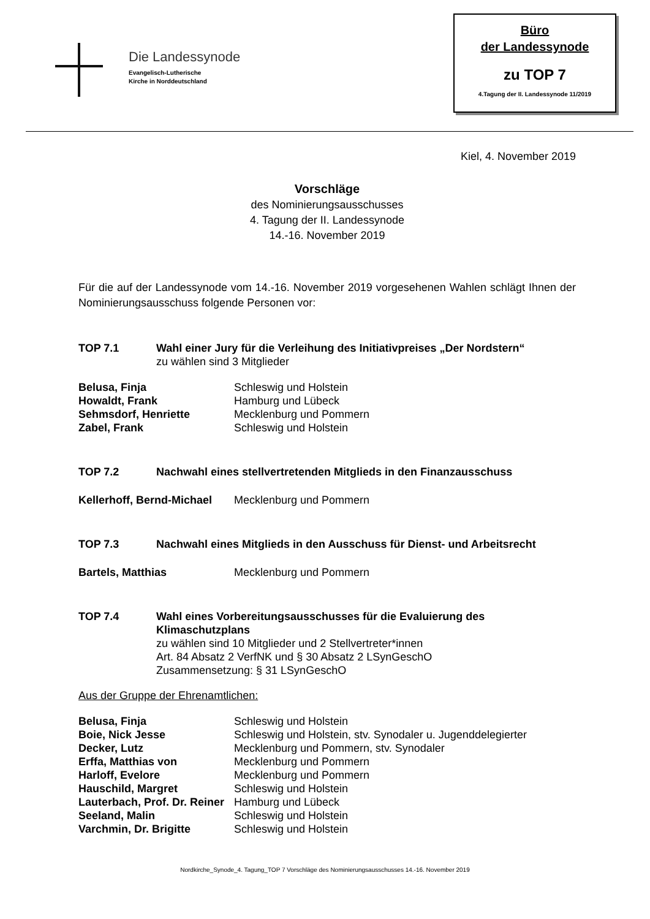Die Landessynode
Evangelisch-Lutherische
Kirche in Norddeutschland
Büro
der Landessynode
zu TOP 7
4.Tagung der II. Landessynode 11/2019
Kiel, 4. November 2019
Vorschläge
des Nominierungsausschusses
4. Tagung der II. Landessynode
14.-16. November 2019
Für die auf der Landessynode vom 14.-16. November 2019 vorgesehenen Wahlen schlägt Ihnen der Nominierungsausschuss folgende Personen vor:
| TOP 7.1 | Wahl einer Jury für die Verleihung des Initiativpreises „Der Nordstern“ |
| | zu wählen sind 3 Mitglieder |
| Belusa, Finja | Schleswig und Holstein |
| Howaldt, Frank | Hamburg und Lübeck |
| Sehmsdorf, Henriette | Mecklenburg und Pommern |
| Zabel, Frank | Schleswig und Holstein |
| TOP 7.2 | Nachwahl eines stellvertretenden Mitglieds in den Finanzausschuss |
| Kellerhoff, Bernd-Michael | Mecklenburg und Pommern |
| TOP 7.3 | Nachwahl eines Mitglieds in den Ausschuss für Dienst- und Arbeitsrecht |
| Bartels, Matthias | Mecklenburg und Pommern |
| TOP 7.4 | Wahl eines Vorbereitungsausschusses für die Evaluierung des Klimaschutzplans |
| | zu wählen sind 10 Mitglieder und 2 Stellvertreter*innen Art. 84 Absatz 2 VerfNK und § 30 Absatz 2 LSynGeschO Zusammensetzung: § 31 LSynGeschO |
Aus der Gruppe der Ehrenamtlichen:
| Belusa, Finja | Schleswig und Holstein |
| Boie, Nick Jesse | Schleswig und Holstein, stv. Synodaler u. Jugenddelegierter |
| Decker, Lutz | Mecklenburg und Pommern, stv. Synodaler |
| Erffa, Matthias von | Mecklenburg und Pommern |
| Harloff, Evelore | Mecklenburg und Pommern |
| Hauschild, Margret | Schleswig und Holstein |
| Lauterbach, Prof. Dr. Reiner | Hamburg und Lübeck |
| Seeland, Malin | Schleswig und Holstein |
| Varchmin, Dr. Brigitte | Schleswig und Holstein |
Nordkirche_Synode_4. Tagung_TOP 7 Vorschläge des Nominierungsausschusses 14.-16. November 2019